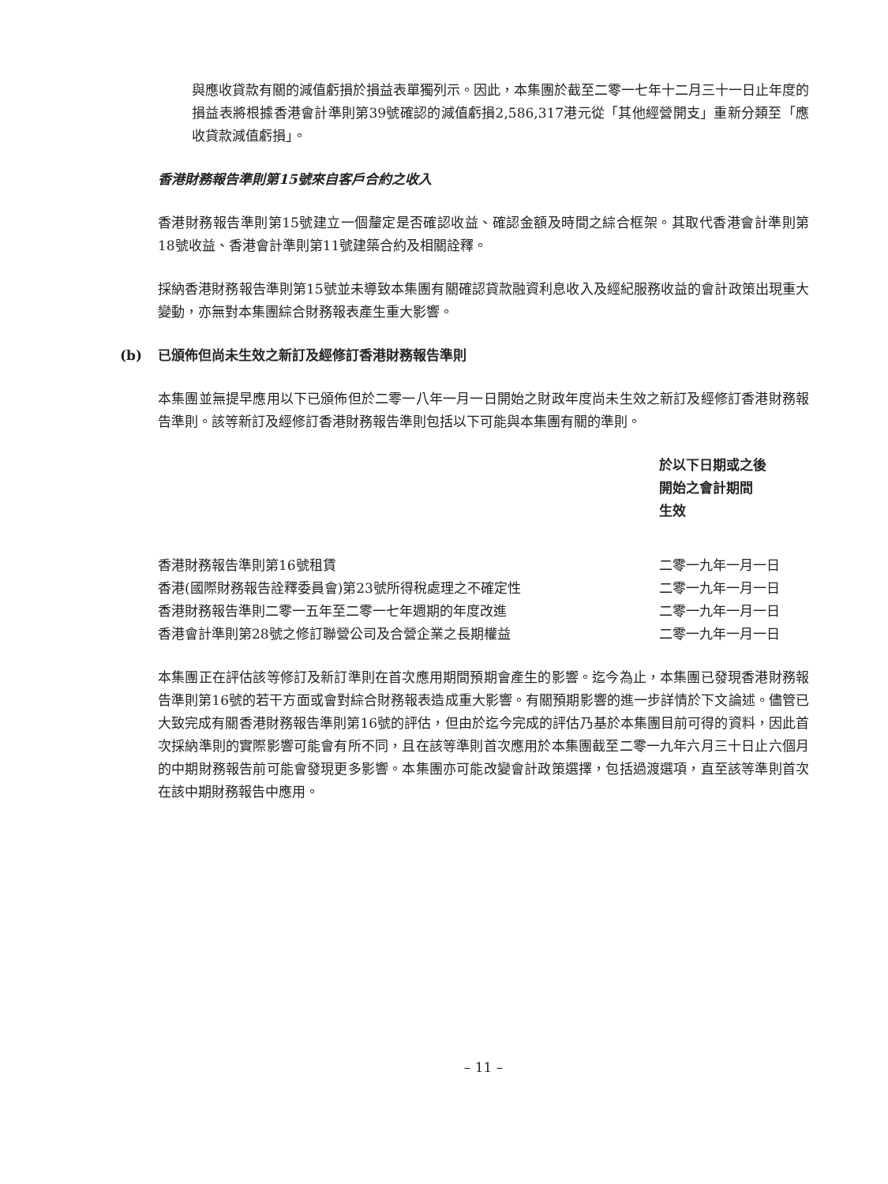與應收貸款有關的減值虧損於損益表單獨列示。因此，本集團於截至二零一七年十二月三十一日止年度的損益表將根據香港會計準則第39號確認的減值虧損2,586,317港元從「其他經營開支」重新分類至「應收貸款減值虧損」。
香港財務報告準則第15號來自客戶合約之收入
香港財務報告準則第15號建立一個釐定是否確認收益、確認金額及時間之綜合框架。其取代香港會計準則第18號收益、香港會計準則第11號建築合約及相關詮釋。
採納香港財務報告準則第15號並未導致本集團有關確認貸款融資利息收入及經紀服務收益的會計政策出現重大變動，亦無對本集團綜合財務報表產生重大影響。
(b) 已頒佈但尚未生效之新訂及經修訂香港財務報告準則
本集團並無提早應用以下已頒佈但於二零一八年一月一日開始之財政年度尚未生效之新訂及經修訂香港財務報告準則。該等新訂及經修訂香港財務報告準則包括以下可能與本集團有關的準則。
| | 於以下日期或之後 開始之會計期間 生效 |
| --- | --- |
| 香港財務報告準則第16號租賃 | 二零一九年一月一日 |
| 香港(國際財務報告詮釋委員會)第23號所得稅處理之不確定性 | 二零一九年一月一日 |
| 香港財務報告準則二零一五年至二零一七年週期的年度改進 | 二零一九年一月一日 |
| 香港會計準則第28號之修訂聯營公司及合營企業之長期權益 | 二零一九年一月一日 |
本集團正在評估該等修訂及新訂準則在首次應用期間預期會產生的影響。迄今為止，本集團已發現香港財務報告準則第16號的若干方面或會對綜合財務報表造成重大影響。有關預期影響的進一步詳情於下文論述。儘管已大致完成有關香港財務報告準則第16號的評估，但由於迄今完成的評估乃基於本集團目前可得的資料，因此首次採納準則的實際影響可能會有所不同，且在該等準則首次應用於本集團截至二零一九年六月三十日止六個月的中期財務報告前可能會發現更多影響。本集團亦可能改變會計政策選擇，包括過渡選項，直至該等準則首次在該中期財務報告中應用。
– 11 –